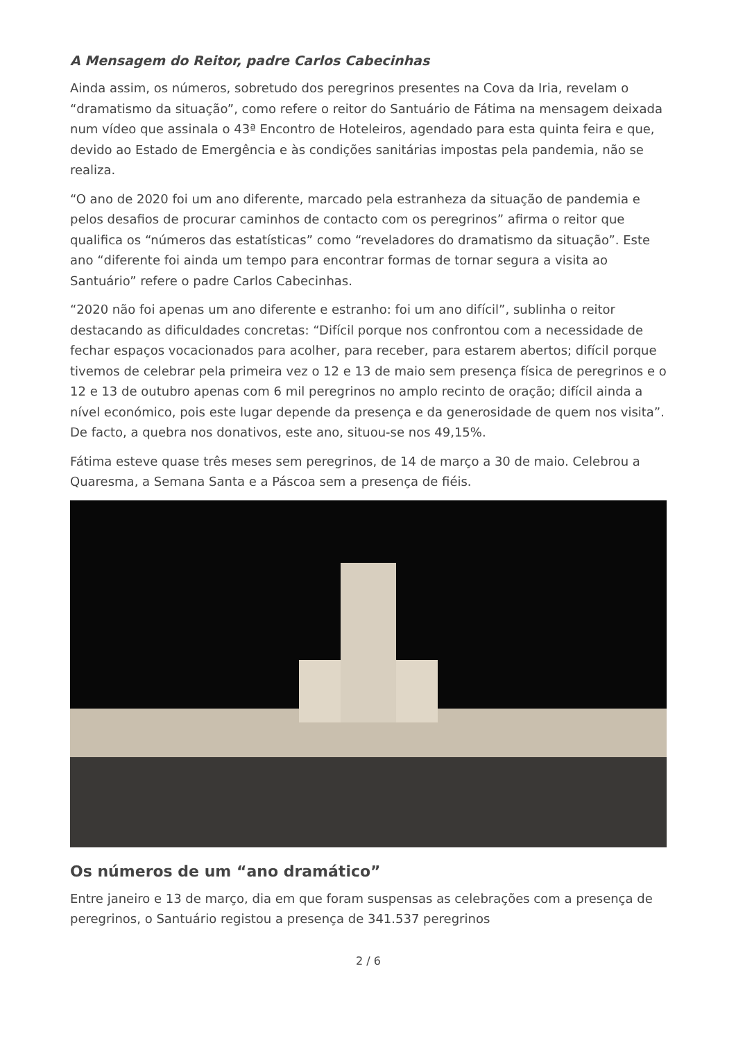A Mensagem do Reitor, padre Carlos Cabecinhas
Ainda assim, os números, sobretudo dos peregrinos presentes na Cova da Iria, revelam o “dramatismo da situação”, como refere o reitor do Santuário de Fátima na mensagem deixada num vídeo que assinala o 43ª Encontro de Hoteleiros, agendado para esta quinta feira e que, devido ao Estado de Emergência e às condições sanitárias impostas pela pandemia, não se realiza.
“O ano de 2020 foi um ano diferente, marcado pela estranheza da situação de pandemia e pelos desafios de procurar caminhos de contacto com os peregrinos” afirma o reitor que qualifica os “números das estatísticas” como “reveladores do dramatismo da situação”. Este ano “diferente foi ainda um tempo para encontrar formas de tornar segura a visita ao Santuário” refere o padre Carlos Cabecinhas.
“2020 não foi apenas um ano diferente e estranho: foi um ano difícil”, sublinha o reitor destacando as dificuldades concretas: “Difícil porque nos confrontou com a necessidade de fechar espaços vocacionados para acolher, para receber, para estarem abertos; difícil porque tivemos de celebrar pela primeira vez o 12 e 13 de maio sem presença física de peregrinos e o 12 e 13 de outubro apenas com 6 mil peregrinos no amplo recinto de oração; difícil ainda a nível económico, pois este lugar depende da presença e da generosidade de quem nos visita”. De facto, a quebra nos donativos, este ano, situou-se nos 49,15%.
Fátima esteve quase três meses sem peregrinos, de 14 de março a 30 de maio. Celebrou a Quaresma, a Semana Santa e a Páscoa sem a presença de fiéis.
Os números de um “ano dramático”
Entre janeiro e 13 de março, dia em que foram suspensas as celebrações com a presença de peregrinos, o Santuário registou a presença de 341.537 peregrinos
2 / 6